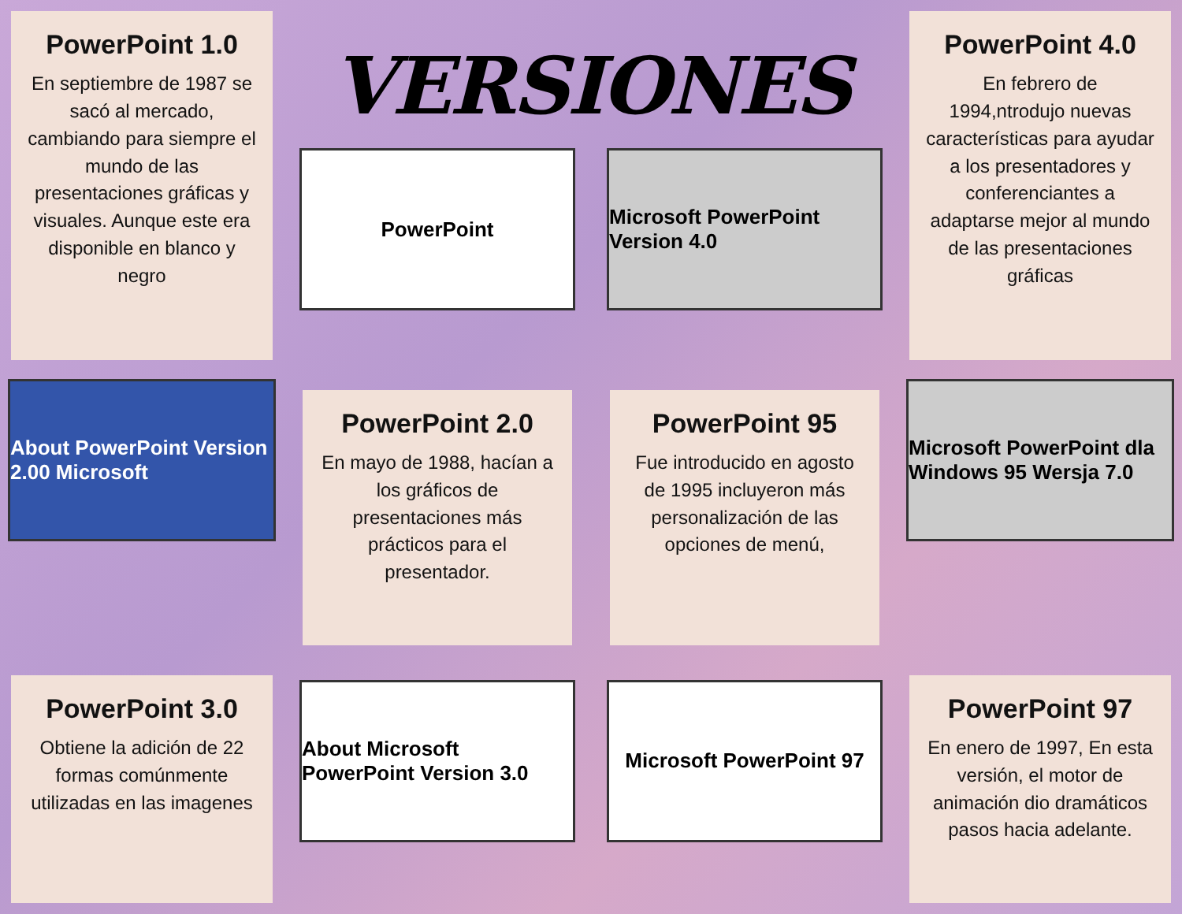PowerPoint 1.0
En septiembre de 1987 se sacó al mercado, cambiando para siempre el mundo de las presentaciones gráficas y visuales. Aunque este era disponible en blanco y negro
VERSIONES
PowerPoint
Microsoft PowerPoint Version 4.0
PowerPoint 4.0
En febrero de 1994,ntrodujo nuevas características para ayudar a los presentadores y conferenciantes a adaptarse mejor al mundo de las presentaciones gráficas
About PowerPoint Version 2.00 Microsoft
PowerPoint 2.0
En mayo de 1988, hacían a los gráficos de presentaciones más prácticos para el presentador.
PowerPoint 95
Fue introducido en agosto de 1995 incluyeron más personalización de las opciones de menú,
Microsoft PowerPoint dla Windows 95 Wersja 7.0
PowerPoint 3.0
Obtiene la adición de 22 formas comúnmente utilizadas en las imagenes
About Microsoft PowerPoint Version 3.0
Microsoft PowerPoint 97
PowerPoint 97
En enero de 1997, En esta versión, el motor de animación dio dramáticos pasos hacia adelante.